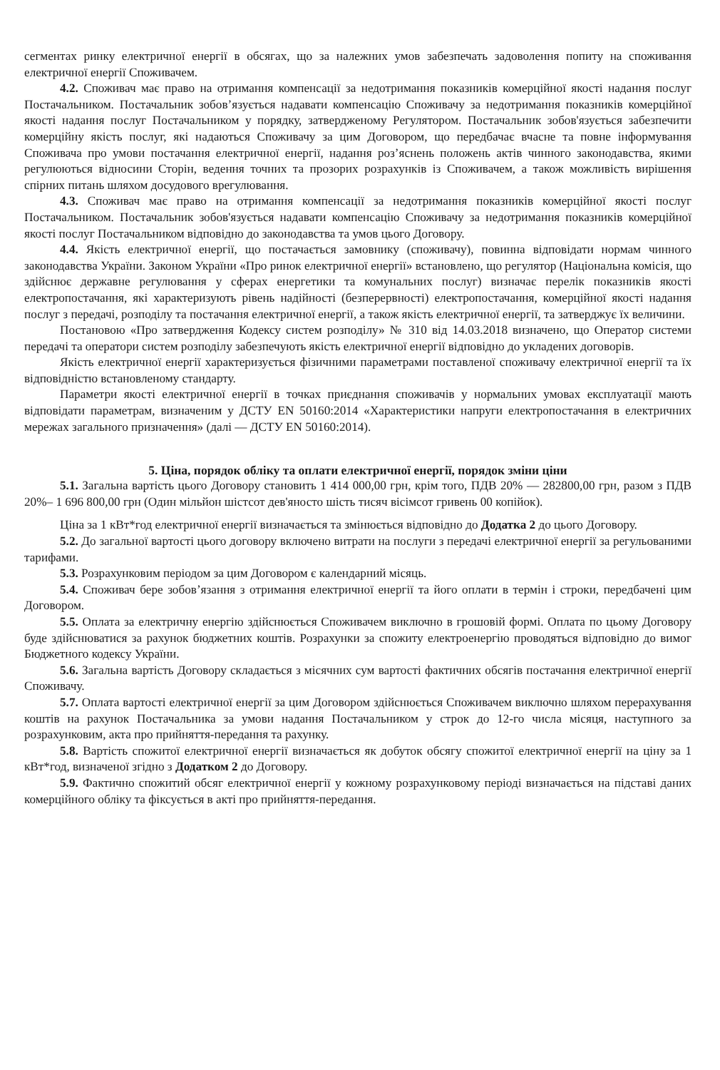сегментах ринку електричної енергії в обсягах, що за належних умов забезпечать задоволення попиту на споживання електричної енергії Споживачем.
4.2. Споживач має право на отримання компенсації за недотримання показників комерційної якості надання послуг Постачальником. Постачальник зобов’язується надавати компенсацію Споживачу за недотримання показників комерційної якості надання послуг Постачальником у порядку, затвердженому Регулятором. Постачальник зобов'язується забезпечити комерційну якість послуг, які надаються Споживачу за цим Договором, що передбачає вчасне та повне інформування Споживача про умови постачання електричної енергії, надання роз’яснень положень актів чинного законодавства, якими регулюються відносини Сторін, ведення точних та прозорих розрахунків із Споживачем, а також можливість вирішення спірних питань шляхом досудового врегулювання.
4.3. Споживач має право на отримання компенсації за недотримання показників комерційної якості послуг Постачальником. Постачальник зобов'язується надавати компенсацію Споживачу за недотримання показників комерційної якості послуг Постачальником відповідно до законодавства та умов цього Договору.
4.4. Якість електричної енергії, що постачається замовнику (споживачу), повинна відповідати нормам чинного законодавства України. Законом України «Про ринок електричної енергії» встановлено, що регулятор (Національна комісія, що здійснює державне регулювання у сферах енергетики та комунальних послуг) визначає перелік показників якості електропостачання, які характеризують рівень надійності (безперервності) електропостачання, комерційної якості надання послуг з передачі, розподілу та постачання електричної енергії, а також якість електричної енергії, та затверджує їх величини.
Постановою «Про затвердження Кодексу систем розподілу» № 310 від 14.03.2018 визначено, що Оператор системи передачі та оператори систем розподілу забезпечують якість електричної енергії відповідно до укладених договорів.
Якість електричної енергії характеризується фізичними параметрами поставленої споживачу електричної енергії та їх відповідністю встановленому стандарту.
Параметри якості електричної енергії в точках приєднання споживачів у нормальних умовах експлуатації мають відповідати параметрам, визначеним у ДСТУ EN 50160:2014 «Характеристики напруги електропостачання в електричних мережах загального призначення» (далі — ДСТУ EN 50160:2014).
5. Ціна, порядок обліку та оплати електричної енергії, порядок зміни ціни
5.1. Загальна вартість цього Договору становить 1 414 000,00 грн, крім того, ПДВ 20% — 282800,00 грн, разом з ПДВ 20%– 1 696 800,00 грн (Один мільйон шістсот дев'яносто шість тисяч вісімсот гривень 00 копійок).
Ціна за 1 кВт*год електричної енергії визначається та змінюється відповідно до Додатка 2 до цього Договору.
5.2. До загальної вартості цього договору включено витрати на послуги з передачі електричної енергії за регульованими тарифами.
5.3. Розрахунковим періодом за цим Договором є календарний місяць.
5.4. Споживач бере зобов’язання з отримання електричної енергії та його оплати в термін і строки, передбачені цим Договором.
5.5. Оплата за електричну енергію здійснюється Споживачем виключно в грошовій формі. Оплата по цьому Договору буде здійснюватися за рахунок бюджетних коштів. Розрахунки за спожиту електроенергію проводяться відповідно до вимог Бюджетного кодексу України.
5.6. Загальна вартість Договору складається з місячних сум вартості фактичних обсягів постачання електричної енергії Споживачу.
5.7. Оплата вартості електричної енергії за цим Договором здійснюється Споживачем виключно шляхом перерахування коштів на рахунок Постачальника за умови надання Постачальником у строк до 12-го числа місяця, наступного за розрахунковим, акта про прийняття-передання та рахунку.
5.8. Вартість спожитої електричної енергії визначається як добуток обсягу спожитої електричної енергії на ціну за 1 кВт*год, визначеної згідно з Додатком 2 до Договору.
5.9. Фактично спожитий обсяг електричної енергії у кожному розрахунковому періоді визначається на підставі даних комерційного обліку та фіксується в акті про прийняття-передання.